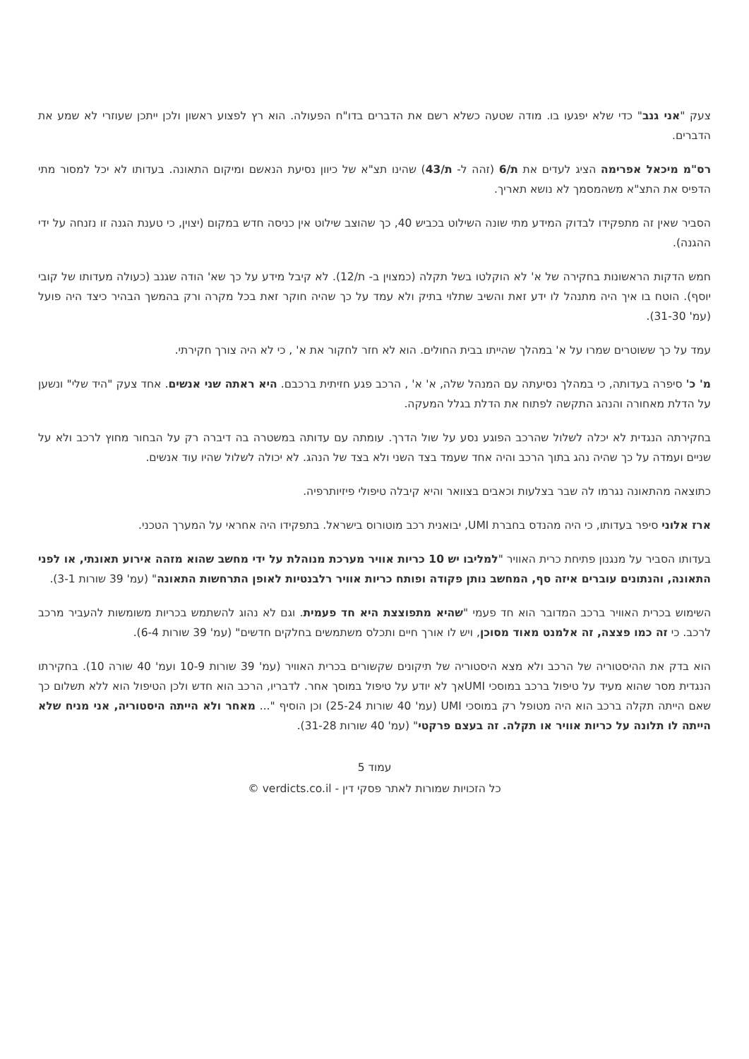צעק "אני גנב" כדי שלא יפגעו בו. מודה שטעה כשלא רשם את הדברים בדו"ח הפעולה. הוא רץ לפצוע ראשון ולכן ייתכן שעוזרי לא שמע את הדברים.
רס"מ מיכאל אפרימה הציג לעדים את ת/6 (זהה ל- ת/43) שהינו תצ"א של כיוון נסיעת הנאשם ומיקום התאונה. בעדותו לא יכל למסור מתי הדפיס את התצ"א משהמסמך לא נושא תאריך.
הסביר שאין זה מתפקידו לבדוק המידע מתי שונה השילוט בכביש 40, כך שהוצב שילוט אין כניסה חדש במקום (יצוין, כי טענת הגנה זו נזנחה על ידי ההגנה).
חמש הדקות הראשונות בחקירה של א' לא הוקלטו בשל תקלה (כמצוין ב- ת/12). לא קיבל מידע על כך שא' הודה שגנב (כעולה מעדותו של קובי יוסף). הוטח בו איך היה מתנהל לו ידע זאת והשיב שתלוי בתיק ולא עמד על כך שהיה חוקר זאת בכל מקרה ורק בהמשך הבהיר כיצד היה פועל (עמ' 31-30).
עמד על כך ששוטרים שמרו על א' במהלך שהייתו בבית החולים. הוא לא חזר לחקור את א' , כי לא היה צורך חקירתי.
מ' כ' סיפרה בעדותה, כי במהלך נסיעתה עם המנהל שלה, א' א' , הרכב פגע חזיתית ברכבם. היא ראתה שני אנשים. אחד צעק "היד שלי" ונשען על הדלת מאחורה והנהג התקשה לפתוח את הדלת בגלל המעקה.
בחקירתה הנגדית לא יכלה לשלול שהרכב הפוגע נסע על שול הדרך. עומתה עם עדותה במשטרה בה דיברה רק על הבחור מחוץ לרכב ולא על שניים ועמדה על כך שהיה נהג בתוך הרכב והיה אחד שעמד בצד השני ולא בצד של הנהג. לא יכולה לשלול שהיו עוד אנשים.
כתוצאה מהתאונה נגרמו לה שבר בצלעות וכאבים בצוואר והיא קיבלה טיפולי פיזיותרפיה.
ארז אלוני סיפר בעדותו, כי היה מהנדס בחברת UMI, יבואנית רכב מוטורוס בישראל. בתפקידו היה אחראי על המערך הטכני.
בעדותו הסביר על מנגנון פתיחת כרית האוויר "למליבו יש 10 כריות אוויר מערכת מנוהלת על ידי מחשב שהוא מזהה אירוע תאונתי, או לפני התאונה, והנתונים עוברים איזה סף, המחשב נותן פקודה ופותח כריות אוויר רלבנטיות לאופן התרחשות התאונה" (עמ' 39 שורות 3-1).
השימוש בכרית האוויר ברכב המדובר הוא חד פעמי "שהיא מתפוצצת היא חד פעמית. וגם לא נהוג להשתמש בכריות משומשות להעביר מרכב לרכב. כי זה כמו פצצה, זה אלמנט מאוד מסוכן, ויש לו אורך חיים ותכלס משתמשים בחלקים חדשים" (עמ' 39 שורות 6-4).
הוא בדק את ההיסטוריה של הרכב ולא מצא היסטוריה של תיקונים שקשורים בכרית האוויר (עמ' 39 שורות 10-9 ועמ' 40 שורה 10). בחקירתו הנגדית מסר שהוא מעיד על טיפול ברכב במוסכי UMIאך לא יודע על טיפול במוסך אחר. לדבריו, הרכב הוא חדש ולכן הטיפול הוא ללא תשלום כך שאם הייתה תקלה ברכב הוא היה מטופל רק במוסכי UMI (עמ' 40 שורות 25-24) וכן הוסיף "... מאחר ולא הייתה היסטוריה, אני מניח שלא הייתה לו תלונה על כריות אוויר או תקלה. זה בעצם פרקטי" (עמ' 40 שורות 31-28).
עמוד 5
כל הזכויות שמורות לאתר פסקי דין - verdicts.co.il ©